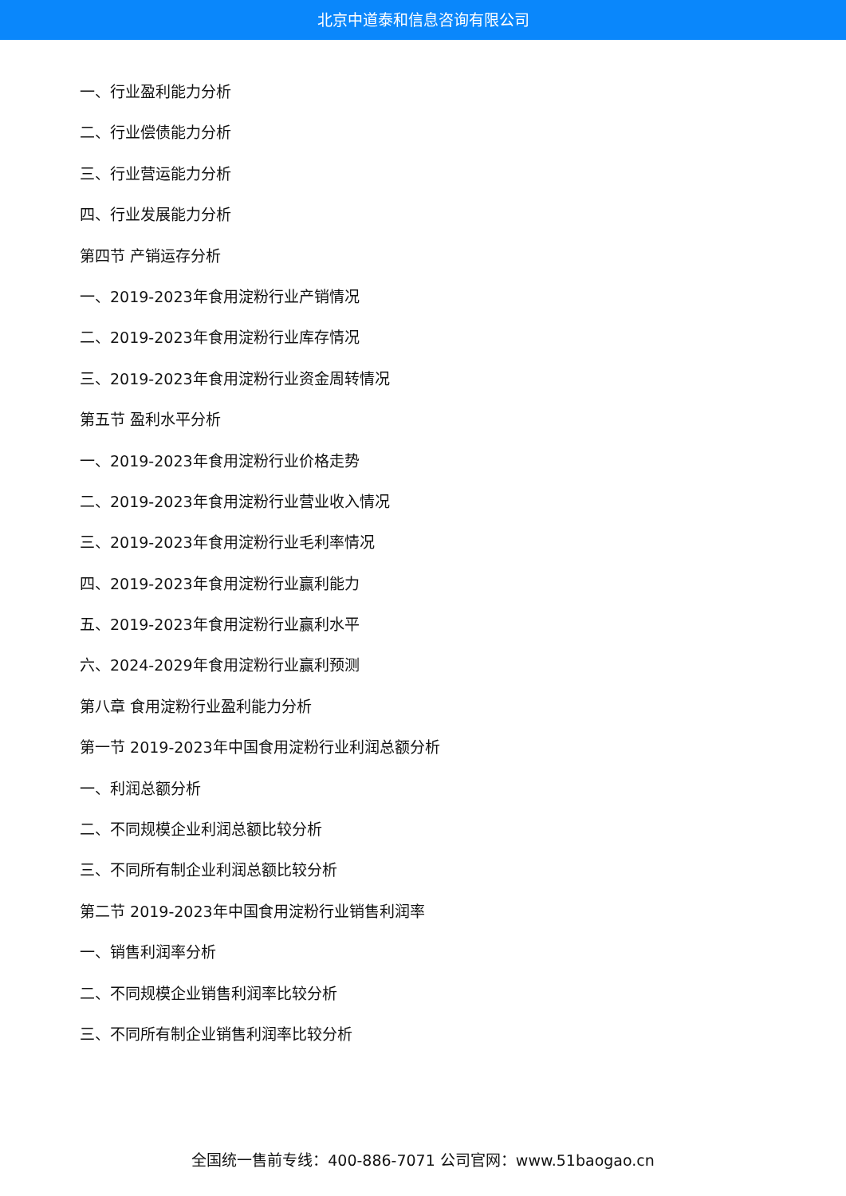北京中道泰和信息咨询有限公司
一、行业盈利能力分析
二、行业偿债能力分析
三、行业营运能力分析
四、行业发展能力分析
第四节 产销运存分析
一、2019-2023年食用淀粉行业产销情况
二、2019-2023年食用淀粉行业库存情况
三、2019-2023年食用淀粉行业资金周转情况
第五节 盈利水平分析
一、2019-2023年食用淀粉行业价格走势
二、2019-2023年食用淀粉行业营业收入情况
三、2019-2023年食用淀粉行业毛利率情况
四、2019-2023年食用淀粉行业赢利能力
五、2019-2023年食用淀粉行业赢利水平
六、2024-2029年食用淀粉行业赢利预测
第八章 食用淀粉行业盈利能力分析
第一节 2019-2023年中国食用淀粉行业利润总额分析
一、利润总额分析
二、不同规模企业利润总额比较分析
三、不同所有制企业利润总额比较分析
第二节 2019-2023年中国食用淀粉行业销售利润率
一、销售利润率分析
二、不同规模企业销售利润率比较分析
三、不同所有制企业销售利润率比较分析
全国统一售前专线：400-886-7071 公司官网：www.51baogao.cn